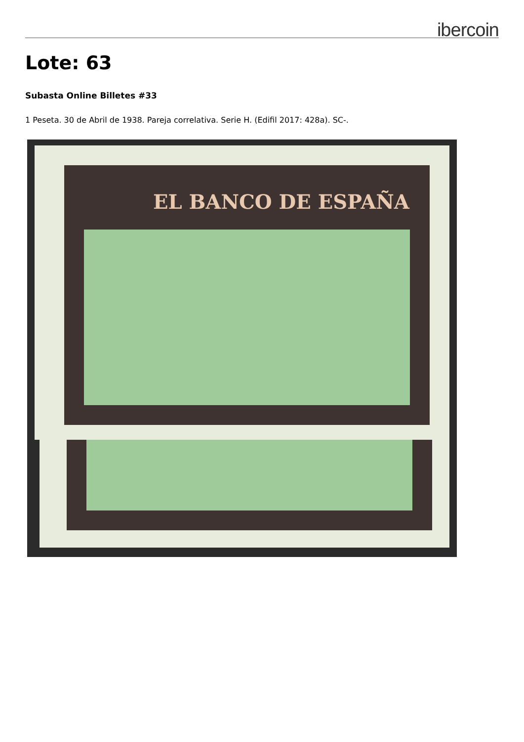ibercoin
Lote: 63
Subasta Online Billetes #33
1 Peseta. 30 de Abril de 1938. Pareja correlativa. Serie H. (Edifil 2017: 428a). SC-.
EL BANCO DE ESPAÑA